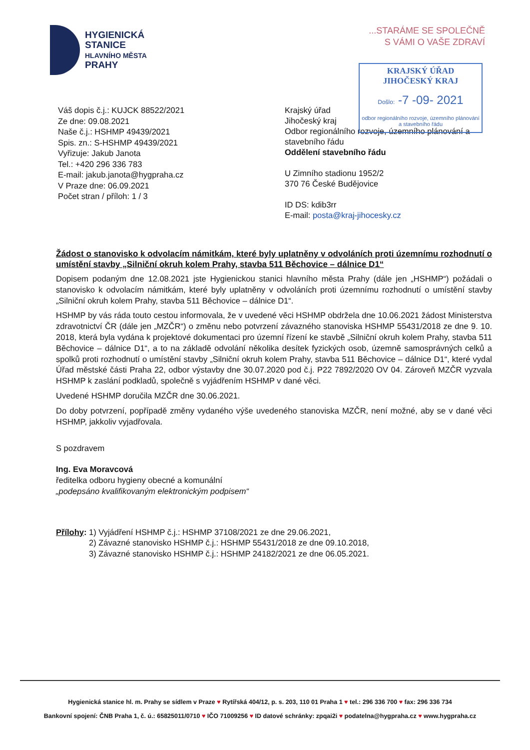HYGIENICKÁ
STANICE
HLAVNÍHO MĚSTA
PRAHY
...STARÁME SE SPOLEČNĚ
S VÁMI O VAŠE ZDRAVÍ
KRAJSKÝ ÚŘAD
JIHOČESKÝ KRAJ
Došlo: -7 -09- 2021
odbor regionálního rozvoje, územního plánování a stavebního řádu
Váš dopis č.j.: KUJCK 88522/2021
Ze dne: 09.08.2021
Naše č.j.: HSHMP 49439/2021
Spis. zn.: S-HSHMP 49439/2021
Vyřizuje: Jakub Janota
Tel.: +420 296 336 783
E-mail: jakub.janota@hygpraha.cz
V Praze dne: 06.09.2021
Počet stran / příloh: 1 / 3
Krajský úřad
Jihočeský kraj
Odbor regionálního rozvoje, územního plánování a
stavebního řádu
Oddělení stavebního řádu
U Zimního stadionu 1952/2
370 76 České Budějovice
ID DS: kdib3rr
E-mail: posta@kraj-jihocesky.cz
Žádost o stanovisko k odvolacím námitkám, které byly uplatněny v odvoláních proti územnímu rozhodnutí o umístění stavby „Silniční okruh kolem Prahy, stavba 511 Běchovice – dálnice D1“
Dopisem podaným dne 12.08.2021 jste Hygienickou stanici hlavního města Prahy (dále jen „HSHMP“) požádali o stanovisko k odvolacím námitkám, které byly uplatněny v odvoláních proti územnímu rozhodnutí o umístění stavby „Silniční okruh kolem Prahy, stavba 511 Běchovice – dálnice D1“.
HSHMP by vás ráda touto cestou informovala, že v uvedené věci HSHMP obdržela dne 10.06.2021 žádost Ministerstva zdravotnictví ČR (dále jen „MZČR“) o změnu nebo potvrzení závazného stanoviska HSHMP 55431/2018 ze dne 9. 10. 2018, která byla vydána k projektové dokumentaci pro územní řízení ke stavbě „Silniční okruh kolem Prahy, stavba 511 Běchovice – dálnice D1“, a to na základě odvolání několika desítek fyzických osob, územně samosprávných celků a spolků proti rozhodnutí o umístění stavby „Silniční okruh kolem Prahy, stavba 511 Běchovice – dálnice D1“, které vydal Úřad městské části Praha 22, odbor výstavby dne 30.07.2020 pod č.j. P22 7892/2020 OV 04. Zároveň MZČR vyzvala HSHMP k zaslání podkladů, společně s vyjádřením HSHMP v dané věci.
Uvedené HSHMP doručila MZČR dne 30.06.2021.
Do doby potvrzení, popřípadě změny vydaného výše uvedeného stanoviska MZČR, není možné, aby se v dané věci HSHMP, jakkoliv vyjadřovala.
S pozdravem
Ing. Eva Moravcová
ředitelka odboru hygieny obecné a komunální
„podepsáno kvalifikovaným elektronickým podpisem“
Přílohy: 1) Vyjádření HSHMP č.j.: HSHMP 37108/2021 ze dne 29.06.2021,
2) Závazné stanovisko HSHMP č.j.: HSHMP 55431/2018 ze dne 09.10.2018,
3) Závazné stanovisko HSHMP č.j.: HSHMP 24182/2021 ze dne 06.05.2021.
Hygienická stanice hl. m. Prahy se sídlem v Praze ♥ Rytířská 404/12, p. s. 203, 110 01 Praha 1 ♥ tel.: 296 336 700 ♥ fax: 296 336 734
Bankovní spojení: ČNB Praha 1, č. ú.: 65825011/0710 ♥ IČO 71009256 ♥ ID datové schránky: zpqai2i ♥ podatelna@hygpraha.cz ♥ www.hygpraha.cz